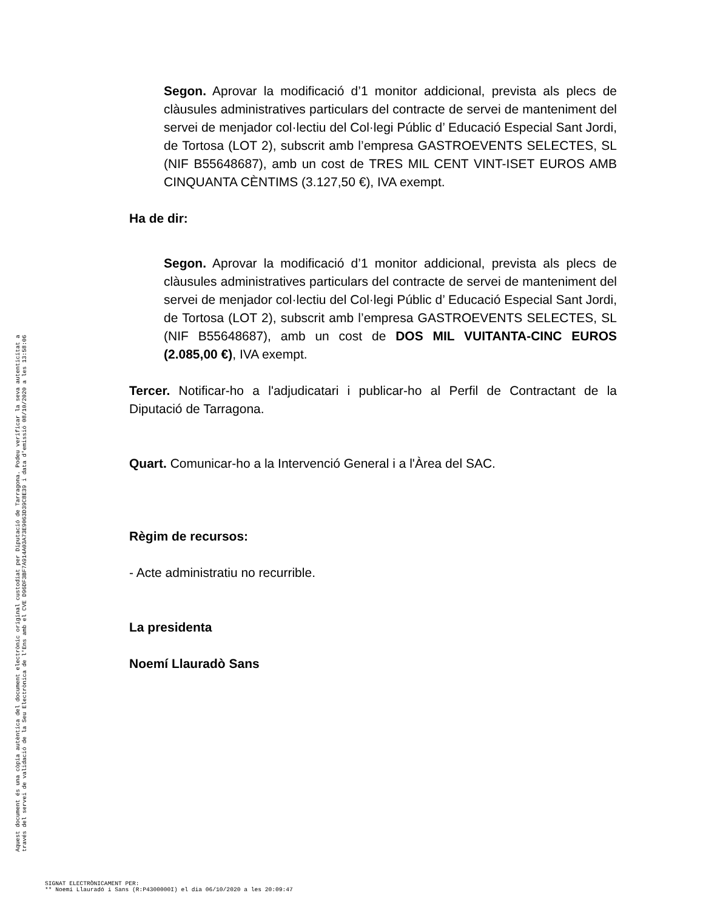Aquest document és una còpia autèntica del document electrònic original custodiat per Diputació de Tarragona. Podeu verificar la seva autenticitat a
través del servei de validació de la Seu Electrònica de l'Ens amb el CVE D96DF3BF7A914A03A73E9063D39C8E39 i data d'emissió 08/10/2020 a les 13:58:06
Segon. Aprovar la modificació d’1 monitor addicional, prevista als plecs de clàusules administratives particulars del contracte de servei de manteniment del servei de menjador col·lectiu del Col·legi Públic d’ Educació Especial Sant Jordi, de Tortosa (LOT 2), subscrit amb l’empresa GASTROEVENTS SELECTES, SL (NIF B55648687), amb un cost de TRES MIL CENT VINT-ISET EUROS AMB CINQUANTA CÈNTIMS (3.127,50 €), IVA exempt.
Ha de dir:
Segon. Aprovar la modificació d’1 monitor addicional, prevista als plecs de clàusules administratives particulars del contracte de servei de manteniment del servei de menjador col·lectiu del Col·legi Públic d’ Educació Especial Sant Jordi, de Tortosa (LOT 2), subscrit amb l’empresa GASTROEVENTS SELECTES, SL (NIF B55648687), amb un cost de DOS MIL VUITANTA-CINC EUROS (2.085,00 €), IVA exempt.
Tercer. Notificar-ho a l'adjudicatari i publicar-ho al Perfil de Contractant de la Diputació de Tarragona.
Quart. Comunicar-ho a la Intervenció General i a l'Àrea del SAC.
Règim de recursos:
- Acte administratiu no recurrible.
La presidenta
Noemí Llauradò Sans
SIGNAT ELECTRÒNICAMENT PER:
** Noemí Llauradó i Sans (R:P4300000I) el dia 06/10/2020 a les 20:09:47